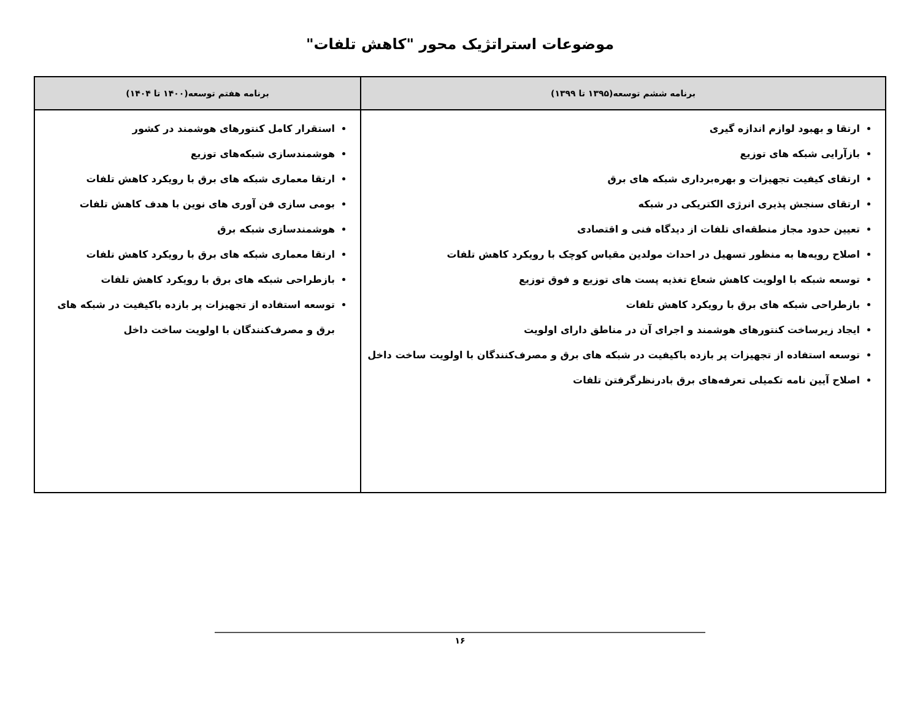موضوعات استراتژیک محور "کاهش تلفات"
| برنامه ششم توسعه(۱۳۹۵ تا ۱۳۹۹) | برنامه هفتم توسعه(۱۴۰۰ تا ۱۴۰۴) |
| --- | --- |
| ارتقا و بهبود لوازم اندازه گیری بازآرایی شبکه های توزیع ارتقای کیفیت تجهیزات و بهره‌برداری شبکه های برق ارتقای سنجش پذیری انرژی الکتریکی در شبکه تعیین حدود مجاز منطقه‌ای تلفات از دیدگاه فنی و اقتصادی اصلاح رویه‌ها به منظور تسهیل در احداث مولدین مقیاس کوچک با رویکرد کاهش تلفات توسعه شبکه با اولویت کاهش شعاع تغذیه پست های توزیع و فوق توزیع بازطراحی شبکه های برق با رویکرد کاهش تلفات ایجاد زیرساخت کنتورهای هوشمند و اجرای آن در مناطق دارای اولویت توسعه استفاده از تجهیزات پر بازده باکیفیت در شبکه های برق و مصرف‌کنندگان با اولویت ساخت داخل اصلاح آیین نامه تکمیلی تعرفه‌های برق بادرنظرگرفتن تلفات | استقرار کامل کنتورهای هوشمند در کشور هوشمندسازی شبکه‌های توزیع ارتقا معماری شبکه های برق با رویکرد کاهش تلفات بومی سازی فن آوری های نوین با هدف کاهش تلفات هوشمندسازی شبکه برق ارتقا معماری شبکه های برق با رویکرد کاهش تلفات بازطراحی شبکه های برق با رویکرد کاهش تلفات توسعه استفاده از تجهیزات پر بازده باکیفیت در شبکه های برق و مصرف‌کنندگان با اولویت ساخت داخل |
۱۶